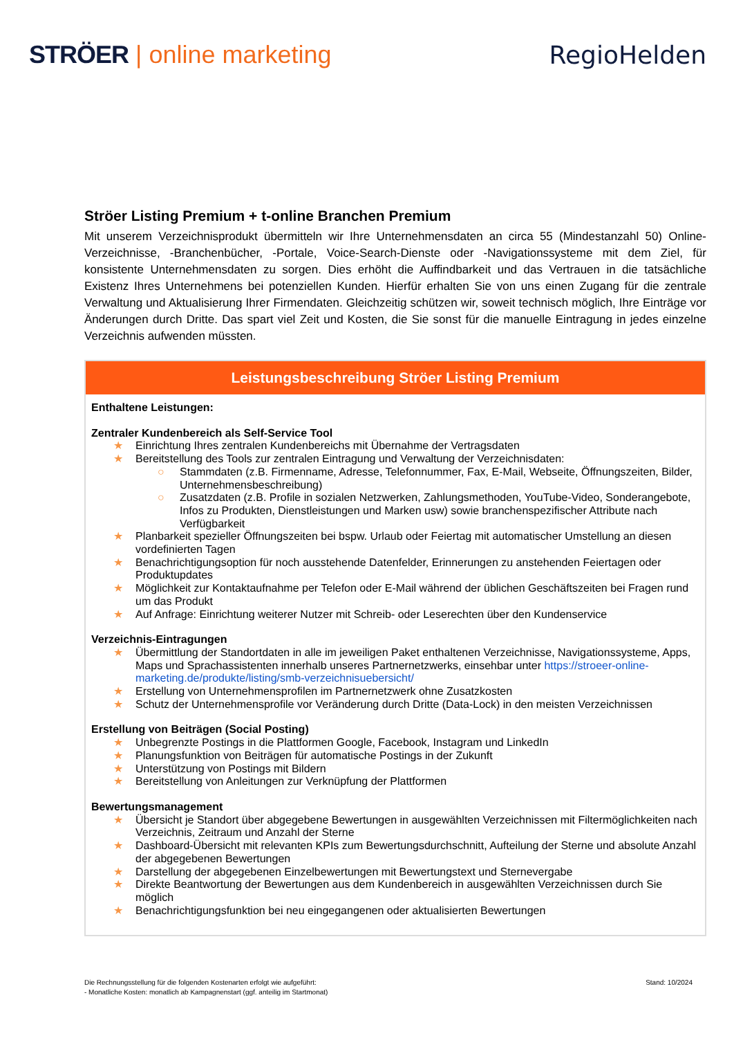STRÖER | online marketing RegioHelden
Ströer Listing Premium + t-online Branchen Premium
Mit unserem Verzeichnisprodukt übermitteln wir Ihre Unternehmensdaten an circa 55 (Mindestanzahl 50) Online-Verzeichnisse, -Branchenbücher, -Portale, Voice-Search-Dienste oder -Navigationssysteme mit dem Ziel, für konsistente Unternehmensdaten zu sorgen. Dies erhöht die Auffindbarkeit und das Vertrauen in die tatsächliche Existenz Ihres Unternehmens bei potenziellen Kunden. Hierfür erhalten Sie von uns einen Zugang für die zentrale Verwaltung und Aktualisierung Ihrer Firmendaten. Gleichzeitig schützen wir, soweit technisch möglich, Ihre Einträge vor Änderungen durch Dritte. Das spart viel Zeit und Kosten, die Sie sonst für die manuelle Eintragung in jedes einzelne Verzeichnis aufwenden müssten.
| Leistungsbeschreibung Ströer Listing Premium |
| --- |
| Enthaltene Leistungen: Zentraler Kundenbereich als Self-Service Tool ★ Einrichtung Ihres zentralen Kundenbereichs mit Übernahme der Vertragsdaten ★ Bereitstellung des Tools zur zentralen Eintragung und Verwaltung der Verzeichnisdaten: ○ Stammdaten (z.B. Firmenname, Adresse, Telefonnummer, Fax, E-Mail, Webseite, Öffnungszeiten, Bilder, Unternehmensbeschreibung) ○ Zusatzdaten (z.B. Profile in sozialen Netzwerken, Zahlungsmethoden, YouTube-Video, Sonderangebote, Infos zu Produkten, Dienstleistungen und Marken usw) sowie branchenspezifischer Attribute nach Verfügbarkeit ★ Planbarkeit spezieller Öffnungszeiten bei bspw. Urlaub oder Feiertag mit automatischer Umstellung an diesen vordefinierten Tagen ★ Benachrichtigungsoption für noch ausstehende Datenfelder, Erinnerungen zu anstehenden Feiertagen oder Produktupdates ★ Möglichkeit zur Kontaktaufnahme per Telefon oder E-Mail während der üblichen Geschäftszeiten bei Fragen rund um das Produkt ★ Auf Anfrage: Einrichtung weiterer Nutzer mit Schreib- oder Leserechten über den Kundenservice Verzeichnis-Eintragungen ★ Übermittlung der Standortdaten in alle im jeweiligen Paket enthaltenen Verzeichnisse, Navigationssysteme, Apps, Maps und Sprachassistenten innerhalb unseres Partnernetzwerks, einsehbar unter https://stroeer-online-marketing.de/produkte/listing/smb-verzeichnisuebersicht/ ★ Erstellung von Unternehmensprofilen im Partnernetzwerk ohne Zusatzkosten ★ Schutz der Unternehmensprofile vor Veränderung durch Dritte (Data-Lock) in den meisten Verzeichnissen Erstellung von Beiträgen (Social Posting) ★ Unbegrenzte Postings in die Plattformen Google, Facebook, Instagram und LinkedIn ★ Planungsfunktion von Beiträgen für automatische Postings in der Zukunft ★ Unterstützung von Postings mit Bildern ★ Bereitstellung von Anleitungen zur Verknüpfung der Plattformen Bewertungsmanagement ★ Übersicht je Standort über abgegebene Bewertungen in ausgewählten Verzeichnissen mit Filtermöglichkeiten nach Verzeichnis, Zeitraum und Anzahl der Sterne ★ Dashboard-Übersicht mit relevanten KPIs zum Bewertungsdurchschnitt, Aufteilung der Sterne und absolute Anzahl der abgegebenen Bewertungen ★ Darstellung der abgegebenen Einzelbewertungen mit Bewertungstext und Sternevergabe ★ Direkte Beantwortung der Bewertungen aus dem Kundenbereich in ausgewählten Verzeichnissen durch Sie möglich ★ Benachrichtigungsfunktion bei neu eingegangenen oder aktualisierten Bewertungen |
Die Rechnungsstellung für die folgenden Kostenarten erfolgt wie aufgeführt:
- Monatliche Kosten: monatlich ab Kampagnenstart (ggf. anteilig im Startmonat)
Stand: 10/2024